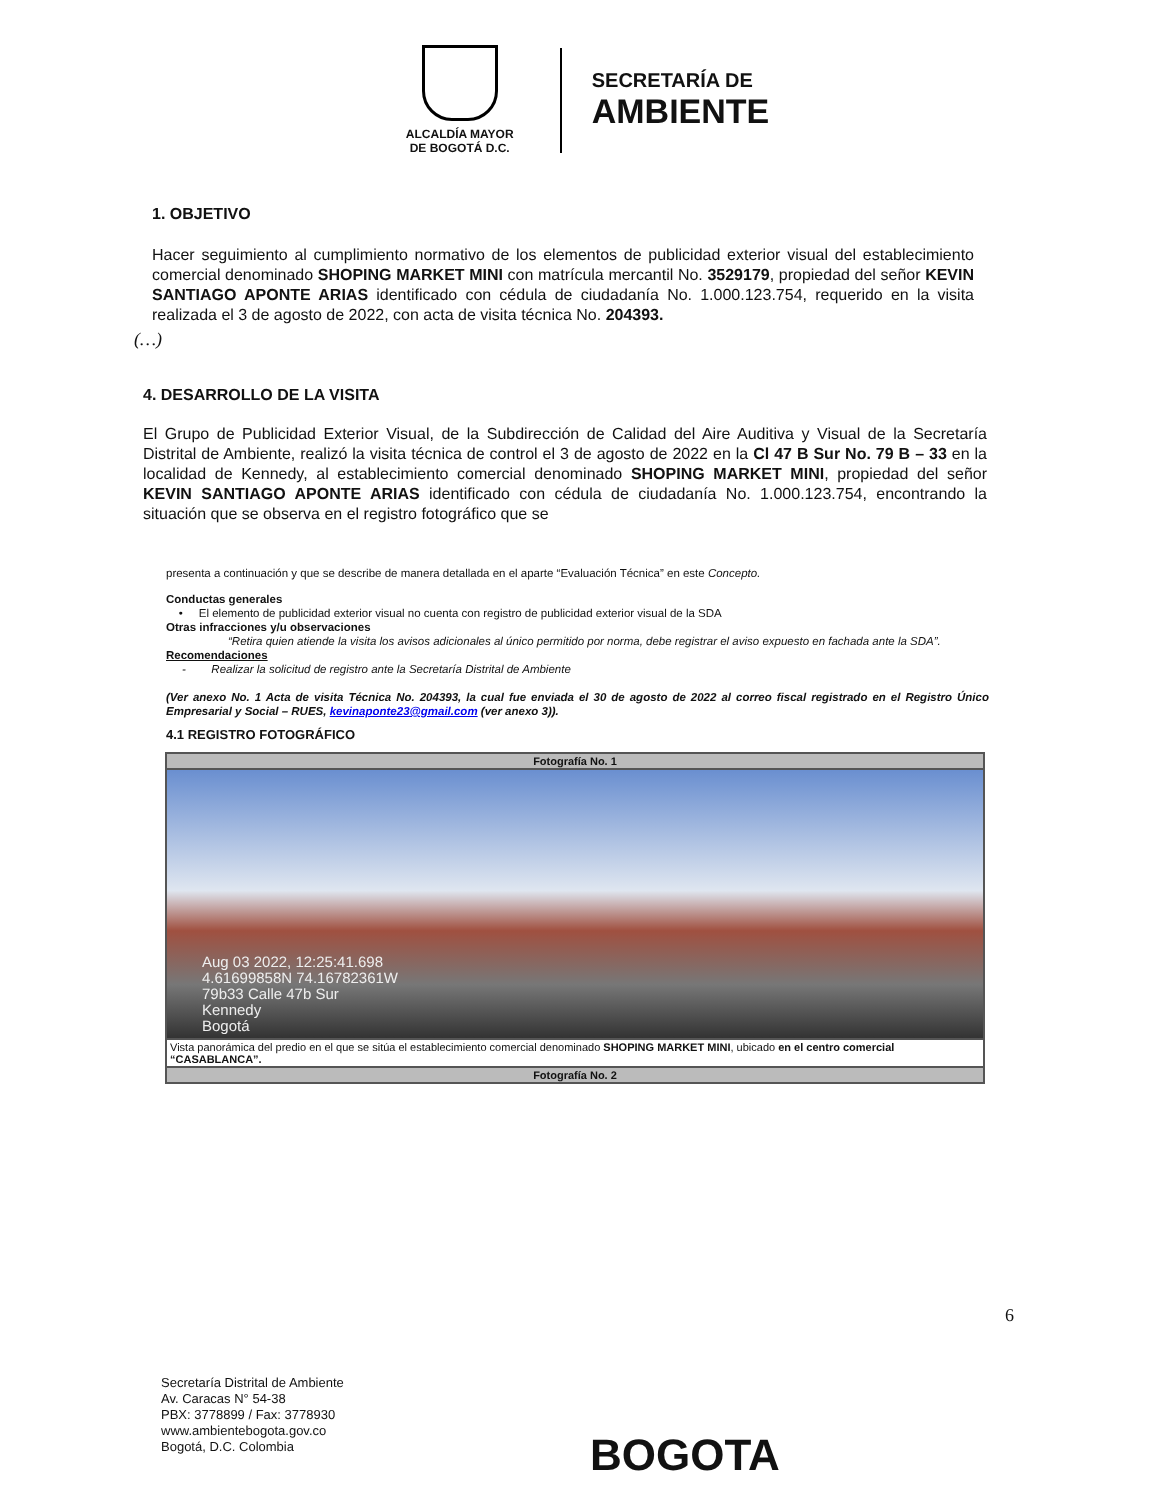ALCALDÍA MAYOR
DE BOGOTÁ D.C.
SECRETARÍA DE
AMBIENTE
1. OBJETIVO
Hacer seguimiento al cumplimiento normativo de los elementos de publicidad exterior visual del establecimiento comercial denominado SHOPING MARKET MINI con matrícula mercantil No. 3529179, propiedad del señor KEVIN SANTIAGO APONTE ARIAS identificado con cédula de ciudadanía No. 1.000.123.754, requerido en la visita realizada el 3 de agosto de 2022, con acta de visita técnica No. 204393.
(…)
4. DESARROLLO DE LA VISITA
El Grupo de Publicidad Exterior Visual, de la Subdirección de Calidad del Aire Auditiva y Visual de la Secretaría Distrital de Ambiente, realizó la visita técnica de control el 3 de agosto de 2022 en la Cl 47 B Sur No. 79 B – 33 en la localidad de Kennedy, al establecimiento comercial denominado SHOPING MARKET MINI, propiedad del señor KEVIN SANTIAGO APONTE ARIAS identificado con cédula de ciudadanía No. 1.000.123.754, encontrando la situación que se observa en el registro fotográfico que se
presenta a continuación y que se describe de manera detallada en el aparte “Evaluación Técnica” en este Concepto.
Conductas generales
• El elemento de publicidad exterior visual no cuenta con registro de publicidad exterior visual de la SDA
Otras infracciones y/u observaciones
“Retira quien atiende la visita los avisos adicionales al único permitido por norma, debe registrar el aviso expuesto en fachada ante la SDA”.
Recomendaciones
- Realizar la solicitud de registro ante la Secretaría Distrital de Ambiente
(Ver anexo No. 1 Acta de visita Técnica No. 204393, la cual fue enviada el 30 de agosto de 2022 al correo fiscal registrado en el Registro Único Empresarial y Social – RUES, kevinaponte23@gmail.com (ver anexo 3)).
4.1 REGISTRO FOTOGRÁFICO
| Fotografía No. 1 |
| Aug 03 2022, 12:25:41.698 4.61699858N 74.16782361W 79b33 Calle 47b Sur Kennedy Bogotá |
| Vista panorámica del predio en el que se sitúa el establecimiento comercial denominado SHOPING MARKET MINI , ubicado en el centro comercial “CASABLANCA”. |
| Fotografía No. 2 |
6
Secretaría Distrital de Ambiente
Av. Caracas N° 54-38
PBX: 3778899 / Fax: 3778930
www.ambientebogota.gov.co
Bogotá, D.C. Colombia
BOGOTA